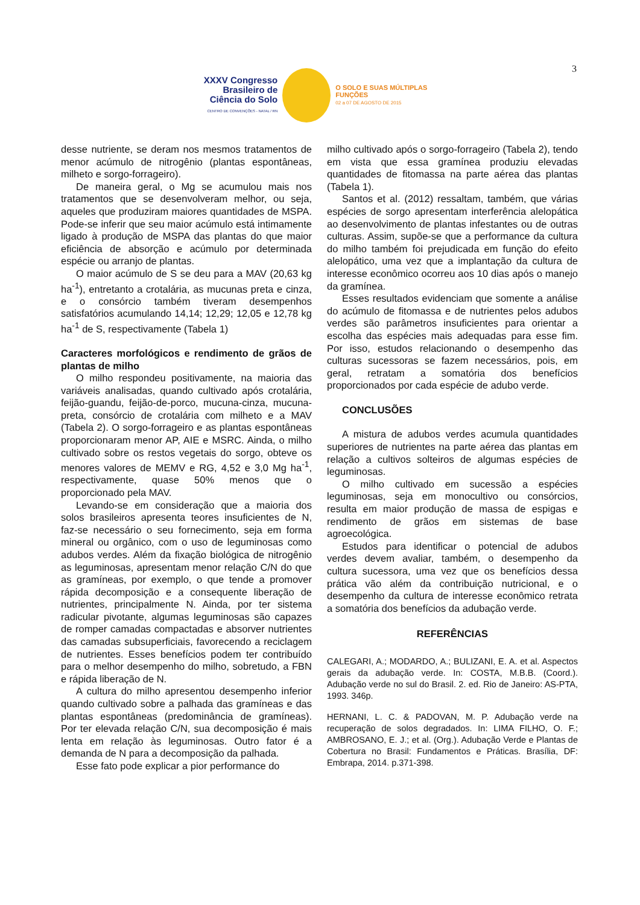XXXV Congresso Brasileiro de Ciência do Solo
CENTRO DE CONVENÇÕES - NATAL / RN
O SOLO E SUAS MÚLTIPLAS FUNÇÕES
02 a 07 DE AGOSTO DE 2015
3
desse nutriente, se deram nos mesmos tratamentos de menor acúmulo de nitrogênio (plantas espontâneas, milheto e sorgo-forrageiro).
De maneira geral, o Mg se acumulou mais nos tratamentos que se desenvolveram melhor, ou seja, aqueles que produziram maiores quantidades de MSPA. Pode-se inferir que seu maior acúmulo está intimamente ligado à produção de MSPA das plantas do que maior eficiência de absorção e acúmulo por determinada espécie ou arranjo de plantas.
O maior acúmulo de S se deu para a MAV (20,63 kg ha<sup>-1</sup>), entretanto a crotalária, as mucunas preta e cinza, e o consórcio também tiveram desempenhos satisfatórios acumulando 14,14; 12,29; 12,05 e 12,78 kg ha<sup>-1</sup> de S, respectivamente (Tabela 1)
Caracteres morfológicos e rendimento de grãos de plantas de milho
O milho respondeu positivamente, na maioria das variáveis analisadas, quando cultivado após crotalária, feijão-guandu, feijão-de-porco, mucuna-cinza, mucuna-preta, consórcio de crotalária com milheto e a MAV (Tabela 2). O sorgo-forrageiro e as plantas espontâneas proporcionaram menor AP, AIE e MSRC. Ainda, o milho cultivado sobre os restos vegetais do sorgo, obteve os menores valores de MEMV e RG, 4,52 e 3,0 Mg ha<sup>-1</sup>, respectivamente, quase 50% menos que o proporcionado pela MAV.
Levando-se em consideração que a maioria dos solos brasileiros apresenta teores insuficientes de N, faz-se necessário o seu fornecimento, seja em forma mineral ou orgânico, com o uso de leguminosas como adubos verdes. Além da fixação biológica de nitrogênio as leguminosas, apresentam menor relação C/N do que as gramíneas, por exemplo, o que tende a promover rápida decomposição e a consequente liberação de nutrientes, principalmente N. Ainda, por ter sistema radicular pivotante, algumas leguminosas são capazes de romper camadas compactadas e absorver nutrientes das camadas subsuperficiais, favorecendo a reciclagem de nutrientes. Esses benefícios podem ter contribuído para o melhor desempenho do milho, sobretudo, a FBN e rápida liberação de N.
A cultura do milho apresentou desempenho inferior quando cultivado sobre a palhada das gramíneas e das plantas espontâneas (predominância de gramíneas). Por ter elevada relação C/N, sua decomposição é mais lenta em relação às leguminosas. Outro fator é a demanda de N para a decomposição da palhada.
Esse fato pode explicar a pior performance do
milho cultivado após o sorgo-forrageiro (Tabela 2), tendo em vista que essa gramínea produziu elevadas quantidades de fitomassa na parte aérea das plantas (Tabela 1).
Santos et al. (2012) ressaltam, também, que várias espécies de sorgo apresentam interferência alelopática ao desenvolvimento de plantas infestantes ou de outras culturas. Assim, supõe-se que a performance da cultura do milho também foi prejudicada em função do efeito alelopático, uma vez que a implantação da cultura de interesse econômico ocorreu aos 10 dias após o manejo da gramínea.
Esses resultados evidenciam que somente a análise do acúmulo de fitomassa e de nutrientes pelos adubos verdes são parâmetros insuficientes para orientar a escolha das espécies mais adequadas para esse fim. Por isso, estudos relacionando o desempenho das culturas sucessoras se fazem necessários, pois, em geral, retratam a somatória dos benefícios proporcionados por cada espécie de adubo verde.
CONCLUSÕES
A mistura de adubos verdes acumula quantidades superiores de nutrientes na parte aérea das plantas em relação a cultivos solteiros de algumas espécies de leguminosas.
O milho cultivado em sucessão a espécies leguminosas, seja em monocultivo ou consórcios, resulta em maior produção de massa de espigas e rendimento de grãos em sistemas de base agroecológica.
Estudos para identificar o potencial de adubos verdes devem avaliar, também, o desempenho da cultura sucessora, uma vez que os benefícios dessa prática vão além da contribuição nutricional, e o desempenho da cultura de interesse econômico retrata a somatória dos benefícios da adubação verde.
REFERÊNCIAS
CALEGARI, A.; MODARDO, A.; BULIZANI, E. A. et al. Aspectos gerais da adubação verde. In: COSTA, M.B.B. (Coord.). Adubação verde no sul do Brasil. 2. ed. Rio de Janeiro: AS-PTA, 1993. 346p.
HERNANI, L. C. & PADOVAN, M. P. Adubação verde na recuperação de solos degradados. In: LIMA FILHO, O. F.; AMBROSANO, E. J.; et al. (Org.). Adubação Verde e Plantas de Cobertura no Brasil: Fundamentos e Práticas. Brasília, DF: Embrapa, 2014. p.371-398.